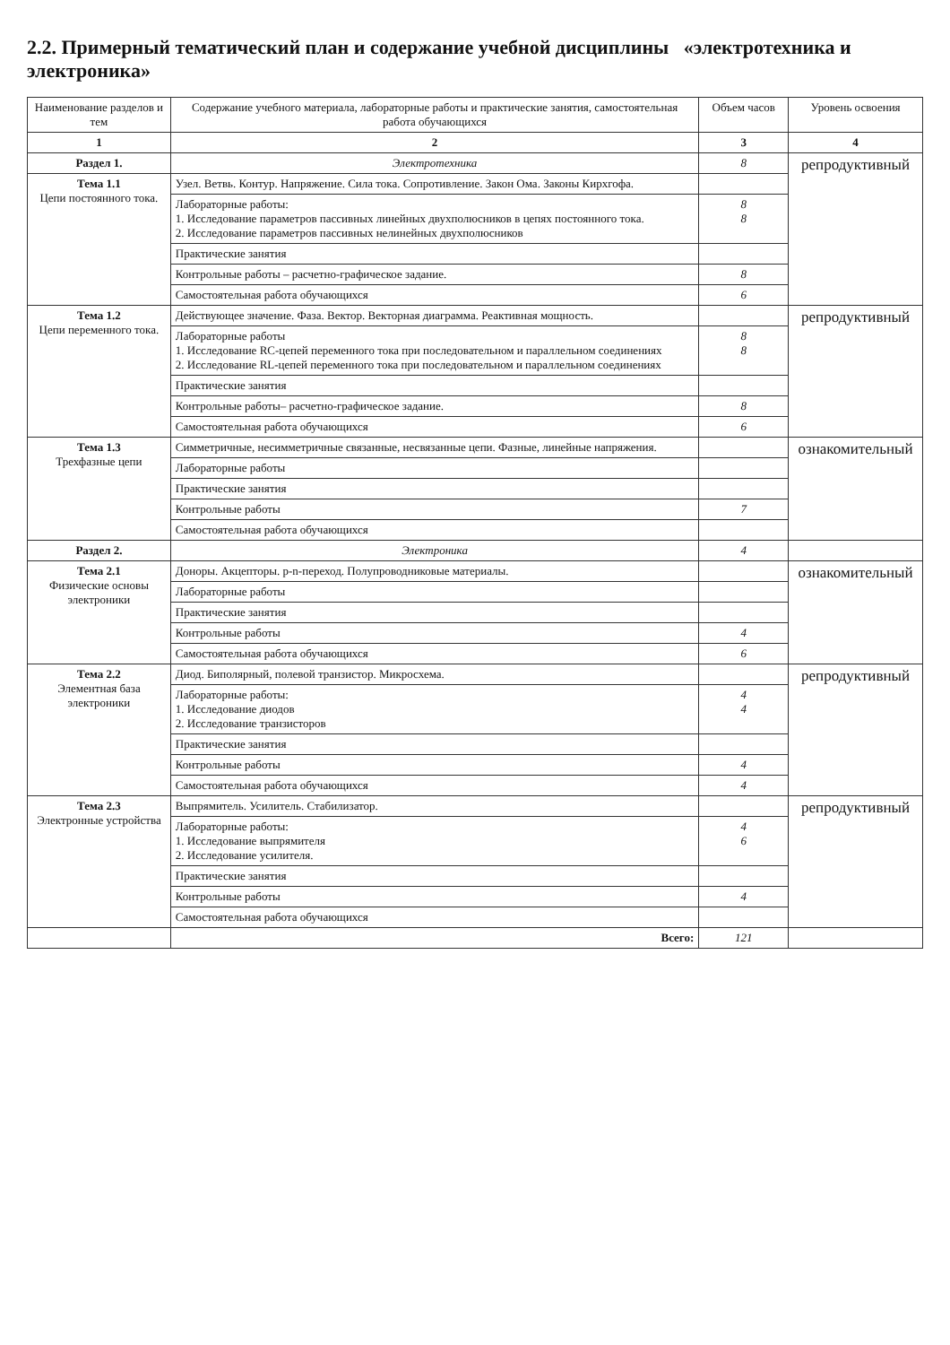2.2. Примерный тематический план и содержание учебной дисциплины «электротехника и электроника»
| Наименование разделов и тем | Содержание учебного материала, лабораторные работы и практические занятия, самостоятельная работа обучающихся | Объем часов | Уровень освоения |
| --- | --- | --- | --- |
| 1 | 2 | 3 | 4 |
| Раздел 1. | Электротехника | 8 | репродуктивный |
| Тема 1.1 Цепи постоянного тока. | Узел. Ветвь. Контур. Напряжение. Сила тока. Сопротивление. Закон Ома. Законы Кирхгофа. | | |
| | Лабораторные работы: 1. Исследование параметров пассивных линейных двухполюсников в цепях постоянного тока. 2. Исследование параметров пассивных нелинейных двухполюсников | 8 8 | |
| | Практические занятия | | |
| | Контрольные работы – расчетно-графическое задание. | 8 | |
| | Самостоятельная работа обучающихся | 6 | |
| Тема 1.2 Цепи переменного тока. | Действующее значение. Фаза. Вектор. Векторная диаграмма. Реактивная мощность. | | репродуктивный |
| | Лабораторные работы 1. Исследование RC-цепей переменного тока при последовательном и параллельном соединениях 2. Исследование RL-цепей переменного тока при последовательном и параллельном соединениях | 8 8 | |
| | Практические занятия | | |
| | Контрольные работы– расчетно-графическое задание. | 8 | |
| | Самостоятельная работа обучающихся | 6 | |
| Тема 1.3 Трехфазные цепи | Симметричные, несимметричные связанные, несвязанные цепи. Фазные, линейные напряжения. | | ознакомительный |
| | Лабораторные работы | | |
| | Практические занятия | | |
| | Контрольные работы | 7 | |
| | Самостоятельная работа обучающихся | | |
| Раздел 2. | Электроника | 4 | |
| Тема 2.1 Физические основы электроники | Доноры. Акцепторы. p-n-переход. Полупроводниковые материалы. | | ознакомительный |
| | Лабораторные работы | | |
| | Практические занятия | | |
| | Контрольные работы | 4 | |
| | Самостоятельная работа обучающихся | 6 | |
| Тема 2.2 Элементная база электроники | Диод. Биполярный, полевой транзистор. Микросхема. | | репродуктивный |
| | Лабораторные работы: 1. Исследование диодов 2. Исследование транзисторов | 4 4 | |
| | Практические занятия | | |
| | Контрольные работы | 4 | |
| | Самостоятельная работа обучающихся | 4 | |
| Тема 2.3 Электронные устройства | Выпрямитель. Усилитель. Стабилизатор. | | репродуктивный |
| | Лабораторные работы: 1. Исследование выпрямителя 2. Исследование усилителя. | 4 6 | |
| | Практические занятия | | |
| | Контрольные работы | 4 | |
| | Самостоятельная работа обучающихся | | |
| | Всего: | 121 | |